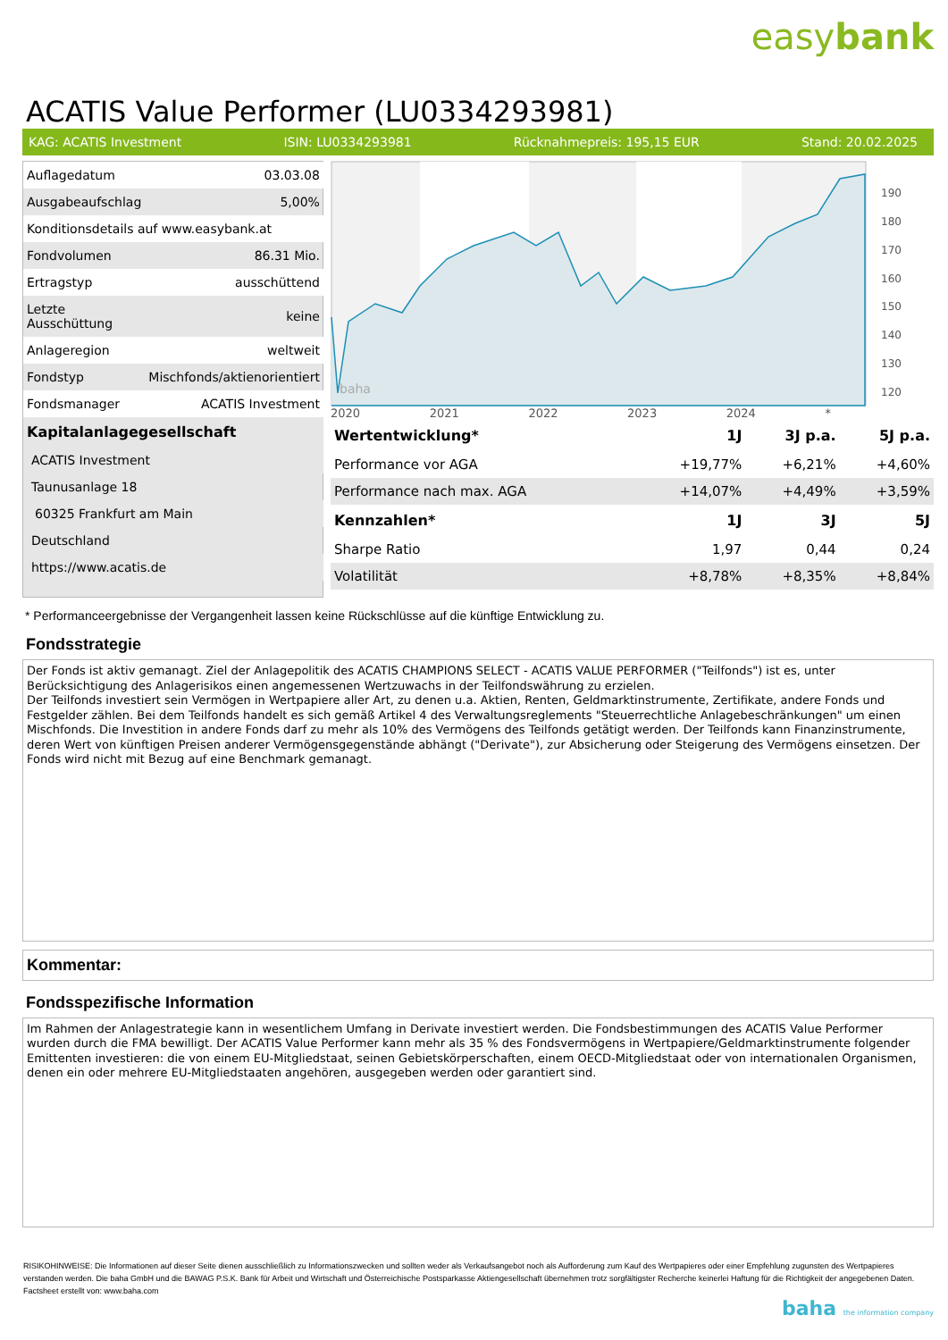easybank
ACATIS Value Performer (LU0334293981)
KAG: ACATIS Investment ISIN: LU0334293981 Rücknahmepreis: 195,15 EUR Stand: 20.02.2025
| Auflagedatum | 03.03.08 |
| Ausgabeaufschlag | 5,00% |
| Konditionsdetails auf www.easybank.at | |
| Fondvolumen | 86.31 Mio. |
| Ertragstyp | ausschüttend |
| Letzte Ausschüttung | keine |
| Anlageregion | weltweit |
| Fondstyp | Mischfonds/aktienorientiert |
| Fondsmanager | ACATIS Investment |
| Kapitalanlagegesellschaft | |
| ACATIS Investment | |
| Taunusanlage 18 | |
| 60325 Frankfurt am Main | |
| Deutschland | |
| https://www.acatis.de | |
baha
190
180
170
160
150
140
130
120
2020 2021 2022 2023 2024 *
| Wertentwicklung* | 1J | 3J p.a. | 5J p.a. |
| --- | --- | --- | --- |
| Performance vor AGA | +19,77% | +6,21% | +4,60% |
| Performance nach max. AGA | +14,07% | +4,49% | +3,59% |
| Kennzahlen* | 1J | 3J | 5J |
| Sharpe Ratio | 1,97 | 0,44 | 0,24 |
| Volatilität | +8,78% | +8,35% | +8,84% |
* Performanceergebnisse der Vergangenheit lassen keine Rückschlüsse auf die künftige Entwicklung zu.
Fondsstrategie
Der Fonds ist aktiv gemanagt. Ziel der Anlagepolitik des ACATIS CHAMPIONS SELECT - ACATIS VALUE PERFORMER ("Teilfonds") ist es, unter Berücksichtigung des Anlagerisikos einen angemessenen Wertzuwachs in der Teilfondswährung zu erzielen.
Der Teilfonds investiert sein Vermögen in Wertpapiere aller Art, zu denen u.a. Aktien, Renten, Geldmarktinstrumente, Zertifikate, andere Fonds und Festgelder zählen. Bei dem Teilfonds handelt es sich gemäß Artikel 4 des Verwaltungsreglements "Steuerrechtliche Anlagebeschränkungen" um einen Mischfonds. Die Investition in andere Fonds darf zu mehr als 10% des Vermögens des Teilfonds getätigt werden. Der Teilfonds kann Finanzinstrumente, deren Wert von künftigen Preisen anderer Vermögensgegenstände abhängt ("Derivate"), zur Absicherung oder Steigerung des Vermögens einsetzen. Der Fonds wird nicht mit Bezug auf eine Benchmark gemanagt.
Kommentar:
Fondsspezifische Information
Im Rahmen der Anlagestrategie kann in wesentlichem Umfang in Derivate investiert werden. Die Fondsbestimmungen des ACATIS Value Performer wurden durch die FMA bewilligt. Der ACATIS Value Performer kann mehr als 35 % des Fondsvermögens in Wertpapiere/Geldmarktinstrumente folgender Emittenten investieren: die von einem EU-Mitgliedstaat, seinen Gebietskörperschaften, einem OECD-Mitgliedstaat oder von internationalen Organismen, denen ein oder mehrere EU-Mitgliedstaaten angehören, ausgegeben werden oder garantiert sind.
RISIKOHINWEISE: Die Informationen auf dieser Seite dienen ausschließlich zu Informationszwecken und sollten weder als Verkaufsangebot noch als Aufforderung zum Kauf des Wertpapieres oder einer Empfehlung zugunsten des Wertpapieres verstanden werden. Die baha GmbH und die BAWAG P.S.K. Bank für Arbeit und Wirtschaft und Österreichische Postsparkasse Aktiengesellschaft übernehmen trotz sorgfältigster Recherche keinerlei Haftung für die Richtigkeit der angegebenen Daten.
Factsheet erstellt von: www.baha.com
baha the information company